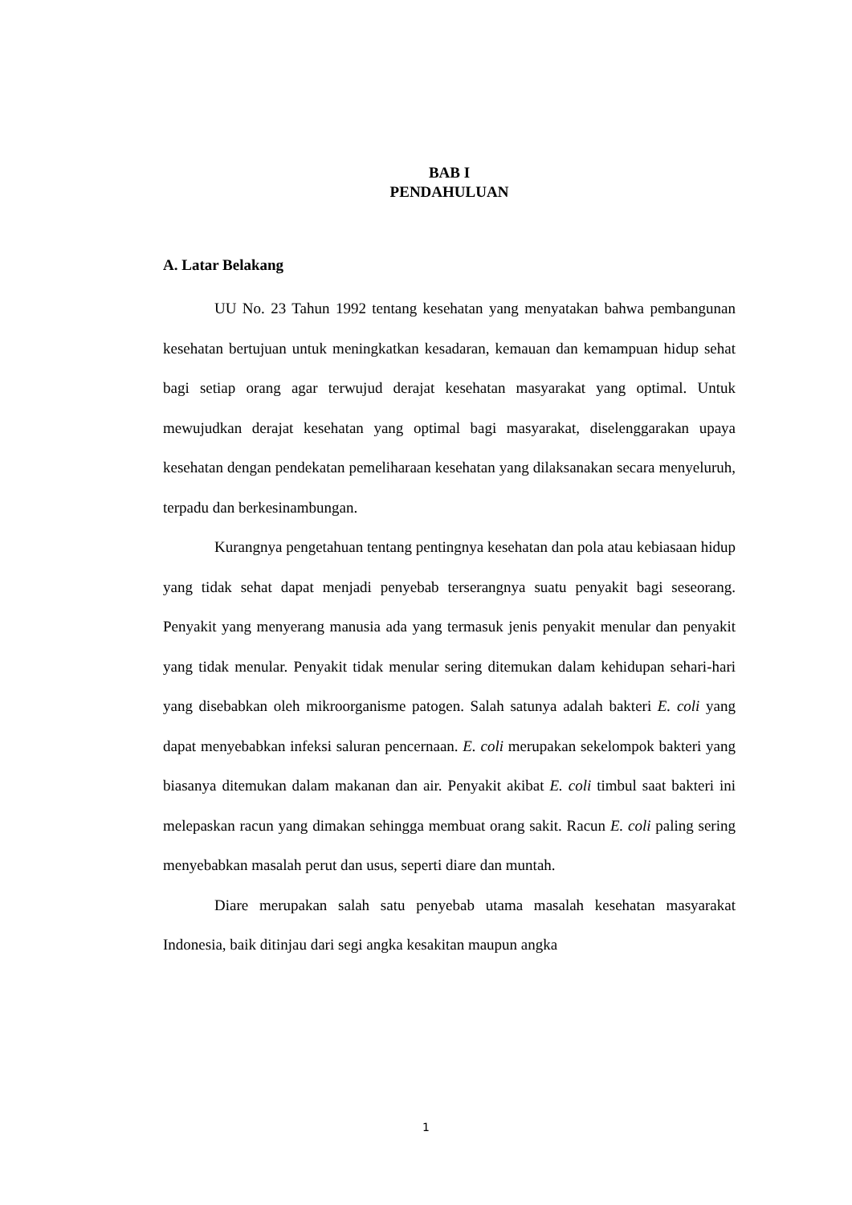BAB I
PENDAHULUAN
A. Latar Belakang
UU No. 23 Tahun 1992 tentang kesehatan yang menyatakan bahwa pembangunan kesehatan bertujuan untuk meningkatkan kesadaran, kemauan dan kemampuan hidup sehat bagi setiap orang agar terwujud derajat kesehatan masyarakat yang optimal. Untuk mewujudkan derajat kesehatan yang optimal bagi masyarakat, diselenggarakan upaya kesehatan dengan pendekatan pemeliharaan kesehatan yang dilaksanakan secara menyeluruh, terpadu dan berkesinambungan.
Kurangnya pengetahuan tentang pentingnya kesehatan dan pola atau kebiasaan hidup yang tidak sehat dapat menjadi penyebab terserangnya suatu penyakit bagi seseorang. Penyakit yang menyerang manusia ada yang termasuk jenis penyakit menular dan penyakit yang tidak menular. Penyakit tidak menular sering ditemukan dalam kehidupan sehari-hari yang disebabkan oleh mikroorganisme patogen. Salah satunya adalah bakteri E. coli yang dapat menyebabkan infeksi saluran pencernaan. E. coli merupakan sekelompok bakteri yang biasanya ditemukan dalam makanan dan air. Penyakit akibat E. coli timbul saat bakteri ini melepaskan racun yang dimakan sehingga membuat orang sakit. Racun E. coli paling sering menyebabkan masalah perut dan usus, seperti diare dan muntah.
Diare merupakan salah satu penyebab utama masalah kesehatan masyarakat Indonesia, baik ditinjau dari segi angka kesakitan maupun angka
1